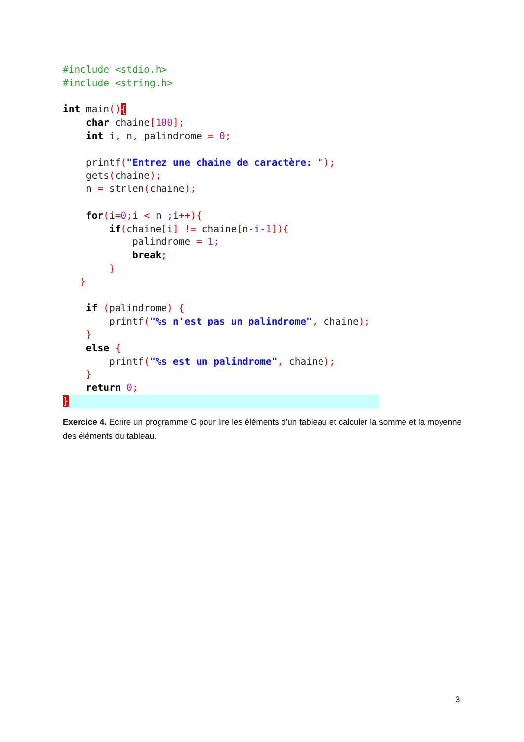#include <stdio.h>
#include <string.h>

int main(){
    char chaine[100];
    int i, n, palindrome = 0;

    printf("Entrez une chaine de caractère: ");
    gets(chaine);
    n = strlen(chaine);

    for(i=0; i < n ; i++){
        if(chaine[i] != chaine[n-i-1]){
            palindrome = 1;
            break;
        }
   }

    if (palindrome) {
        printf("%s n'est pas un palindrome", chaine);
    }
    else {
        printf("%s est un palindrome", chaine);
    }
    return 0;
}
Exercice 4. Ecrire un programme C pour lire les éléments d'un tableau et calculer la somme et la moyenne des éléments du tableau.
3